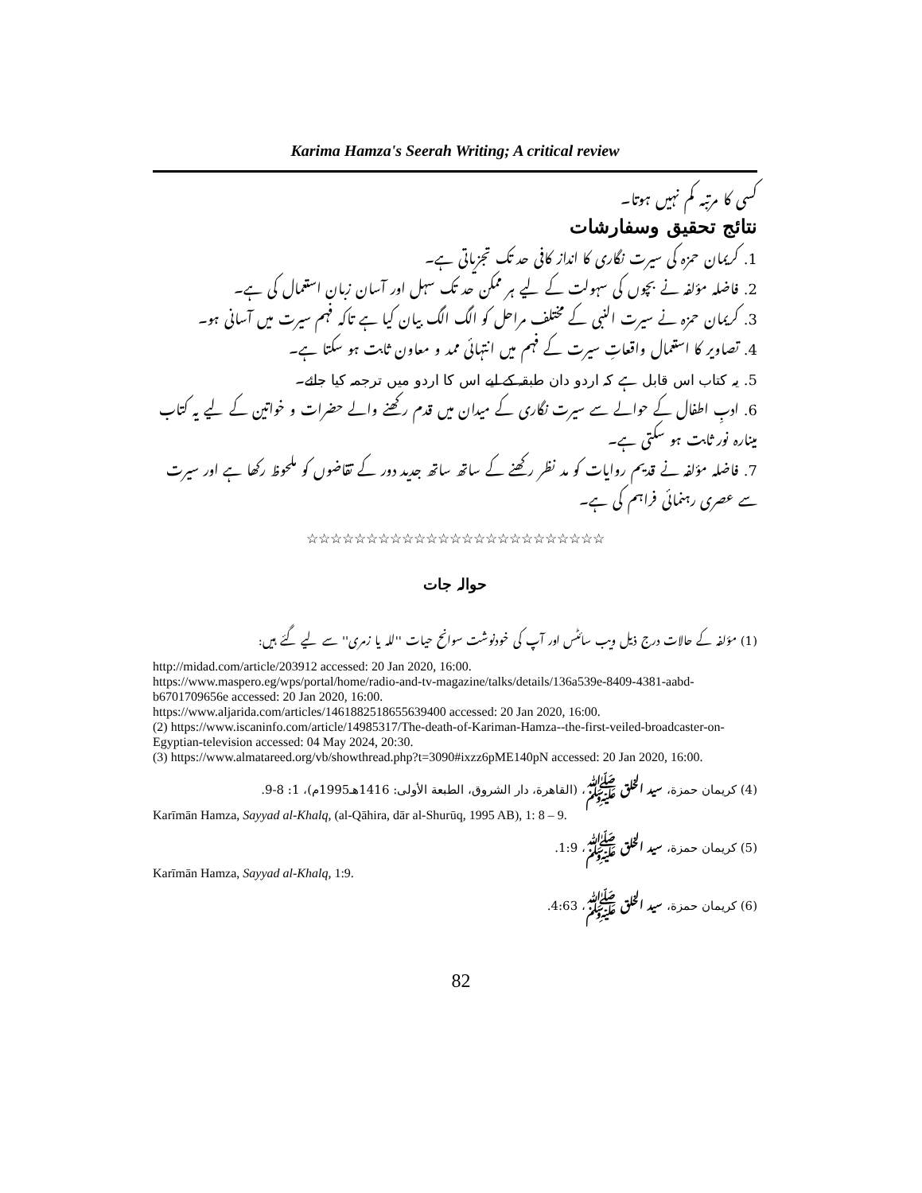Karima Hamza's Seerah Writing; A critical review
کسی کا مرتبہ کم نہیں ہوتا۔
نتائج تحقیق وسفارشات
1. کریمان حمزہ کی سیرت نگاری کا انداز کافی حد تک تجزیاتی ہے۔
2. فاضلہ مؤلفہ نے بچوں کی سہولت کے لیے ہر ممکن حد تک سہل اور آسان زبان استعمال کی ہے۔
3. کریمان حمزہ نے سیرت النبی کے مختلف مراحل کو الگ الگ بیان کیا ہے تاکہ فہم سیرت میں آسانی ہو۔
4. تصاویر کا استعمال واقعاتِ سیرت کے فہم میں انتہائی ممد و معاون ثابت ہو سکتا ہے۔
5. یہ کتاب اس قابل ہے کہ اردو دان طبقہ کے لیے اس کا اردو میں ترجمہ کیا جائے۔
6. ادبِ اطفال کے حوالے سے سیرت نگاری کے میدان میں قدم رکھنے والے حضرات و خواتین کے لیے یہ کتاب مینارہ نور ثابت ہو سکتی ہے۔
7. فاضلہ مؤلفہ نے قدیم روایات کو مد نظر رکھنے کے ساتھ ساتھ جدید دور کے تقاضوں کو ملحوظ رکھا ہے اور سیرت سے عصری رہنمائی فراہم کی ہے۔
☆☆☆☆☆☆☆☆☆☆☆☆☆☆☆☆☆☆☆☆☆☆☆☆☆
حوالہ جات
(1) مؤلفہ کے حالات درج ذیل ویب سائٹس اور آپ کی خودنوشت سوانح حیات ''لله یا زمری'' سے لیے گئے ہیں:
http://midad.com/article/203912 accessed: 20 Jan 2020, 16:00.
https://www.maspero.eg/wps/portal/home/radio-and-tv-magazine/talks/details/136a539e-8409-4381-aabd-b6701709656e accessed: 20 Jan 2020, 16:00.
https://www.aljarida.com/articles/1461882518655639400 accessed: 20 Jan 2020, 16:00.
(2) https://www.iscaninfo.com/article/14985317/The-death-of-Kariman-Hamza--the-first-veiled-broadcaster-on-Egyptian-television accessed: 04 May 2024, 20:30.
(3) https://www.almatareed.org/vb/showthread.php?t=3090#ixzz6pME140pN accessed: 20 Jan 2020, 16:00.
(4) كريمان حمزة، سيد الخلق ﷺ، (القاهرة، دار الشروق، الطبعة الأولى: 1416هـ1995م)، 1: 8-9.
Karīmān Hamza, Sayyad al-Khalq, (al-Qāhira, dār al-Shurūq, 1995 AB), 1: 8 – 9.
(5) كريمان حمزة، سيد الخلق ﷺ، 1:9.
Karīmān Hamza, Sayyad al-Khalq, 1:9.
(6) كريمان حمزة، سيد الخلق ﷺ، 4:63.
82